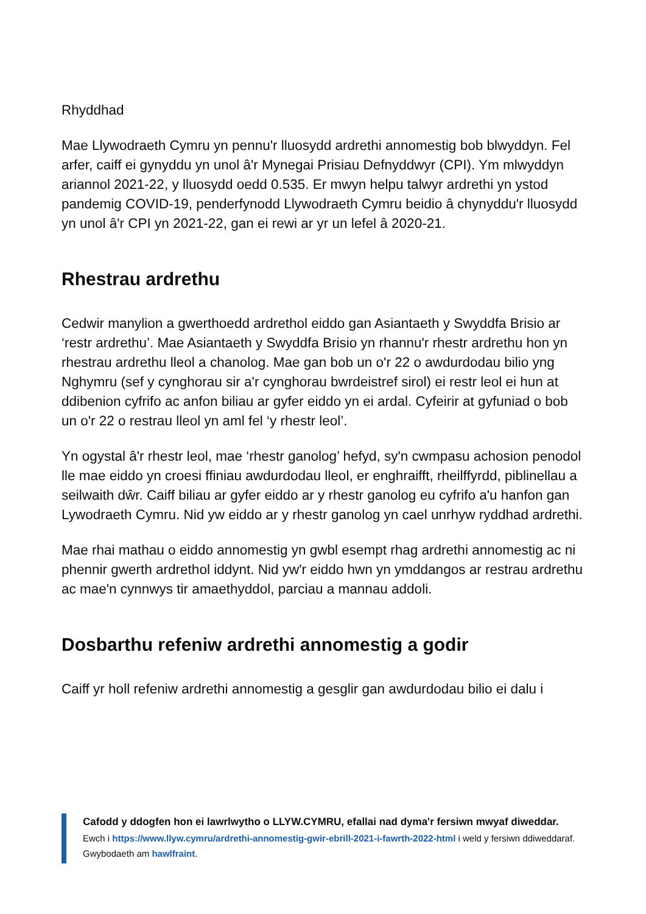Rhyddhad
Mae Llywodraeth Cymru yn pennu'r lluosydd ardrethi annomestig bob blwyddyn. Fel arfer, caiff ei gynyddu yn unol â'r Mynegai Prisiau Defnyddwyr (CPI). Ym mlwyddyn ariannol 2021-22, y lluosydd oedd 0.535. Er mwyn helpu talwyr ardrethi yn ystod pandemig COVID-19, penderfynodd Llywodraeth Cymru beidio â chynyddu'r lluosydd yn unol â'r CPI yn 2021-22, gan ei rewi ar yr un lefel â 2020-21.
Rhestrau ardrethu
Cedwir manylion a gwerthoedd ardrethol eiddo gan Asiantaeth y Swyddfa Brisio ar ‘restr ardrethu’. Mae Asiantaeth y Swyddfa Brisio yn rhannu'r rhestr ardrethu hon yn rhestrau ardrethu lleol a chanolog. Mae gan bob un o'r 22 o awdurdodau bilio yng Nghymru (sef y cynghorau sir a'r cynghorau bwrdeistref sirol) ei restr leol ei hun at ddibenion cyfrifo ac anfon biliau ar gyfer eiddo yn ei ardal. Cyfeirir at gyfuniad o bob un o'r 22 o restrau lleol yn aml fel ‘y rhestr leol’.
Yn ogystal â'r rhestr leol, mae ‘rhestr ganolog’ hefyd, sy'n cwmpasu achosion penodol lle mae eiddo yn croesi ffiniau awdurdodau lleol, er enghraifft, rheilffyrdd, piblinellau a seilwaith dŵr. Caiff biliau ar gyfer eiddo ar y rhestr ganolog eu cyfrifo a'u hanfon gan Lywodraeth Cymru. Nid yw eiddo ar y rhestr ganolog yn cael unrhyw ryddhad ardrethi.
Mae rhai mathau o eiddo annomestig yn gwbl esempt rhag ardrethi annomestig ac ni phennir gwerth ardrethol iddynt. Nid yw'r eiddo hwn yn ymddangos ar restrau ardrethu ac mae'n cynnwys tir amaethyddol, parciau a mannau addoli.
Dosbarthu refeniw ardrethi annomestig a godir
Caiff yr holl refeniw ardrethi annomestig a gesglir gan awdurdodau bilio ei dalu i
Cafodd y ddogfen hon ei lawrlwytho o LLYW.CYMRU, efallai nad dyma'r fersiwn mwyaf diweddar.
Ewch i https://www.llyw.cymru/ardrethi-annomestig-gwir-ebrill-2021-i-fawrth-2022-html i weld y fersiwn ddiweddaraf.
Gwybodaeth am hawlfraint.